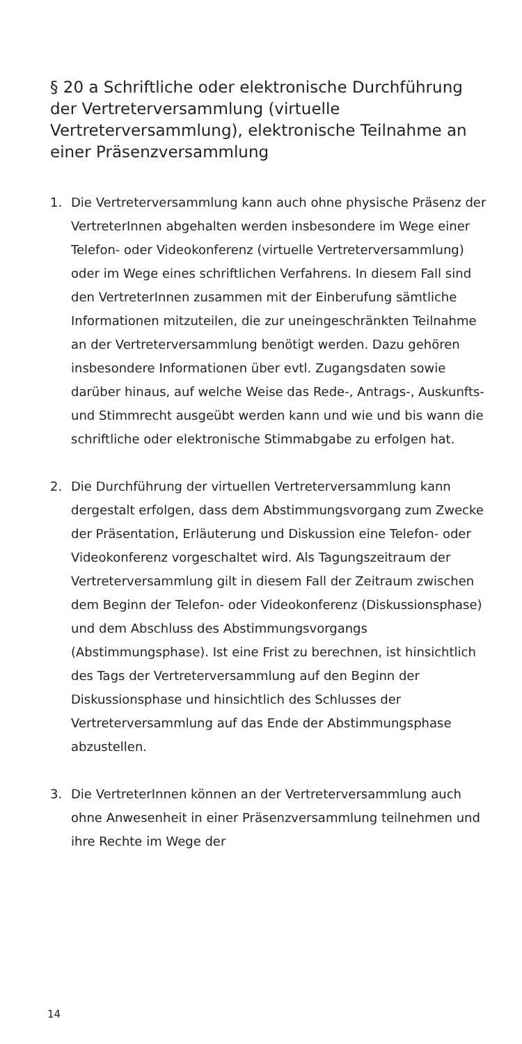§ 20 a Schriftliche oder elektronische Durchführung der Vertreterversammlung (virtuelle Vertreterversammlung), elektronische Teilnahme an einer Präsenzversammlung
1. Die Vertreterversammlung kann auch ohne physische Präsenz der VertreterInnen abgehalten werden insbesondere im Wege einer Telefon- oder Videokonferenz (virtuelle Vertreterversammlung) oder im Wege eines schriftlichen Verfahrens. In diesem Fall sind den VertreterInnen zusammen mit der Einberufung sämtliche Informationen mitzuteilen, die zur uneingeschränkten Teilnahme an der Vertreterversammlung benötigt werden. Dazu gehören insbesondere Informationen über evtl. Zugangsdaten sowie darüber hinaus, auf welche Weise das Rede-, Antrags-, Auskunfts- und Stimmrecht ausgeübt werden kann und wie und bis wann die schriftliche oder elektronische Stimmabgabe zu erfolgen hat.
2. Die Durchführung der virtuellen Vertreterversammlung kann dergestalt erfolgen, dass dem Abstimmungsvorgang zum Zwecke der Präsentation, Erläuterung und Diskussion eine Telefon- oder Videokonferenz vorgeschaltet wird. Als Tagungszeitraum der Vertreterversammlung gilt in diesem Fall der Zeitraum zwischen dem Beginn der Telefon- oder Videokonferenz (Diskussionsphase) und dem Abschluss des Abstimmungsvorgangs (Abstimmungsphase). Ist eine Frist zu berechnen, ist hinsichtlich des Tags der Vertreterversammlung auf den Beginn der Diskussionsphase und hinsichtlich des Schlusses der Vertreterversammlung auf das Ende der Abstimmungsphase abzustellen.
3. Die VertreterInnen können an der Vertreterversammlung auch ohne Anwesenheit in einer Präsenzversammlung teilnehmen und ihre Rechte im Wege der
14